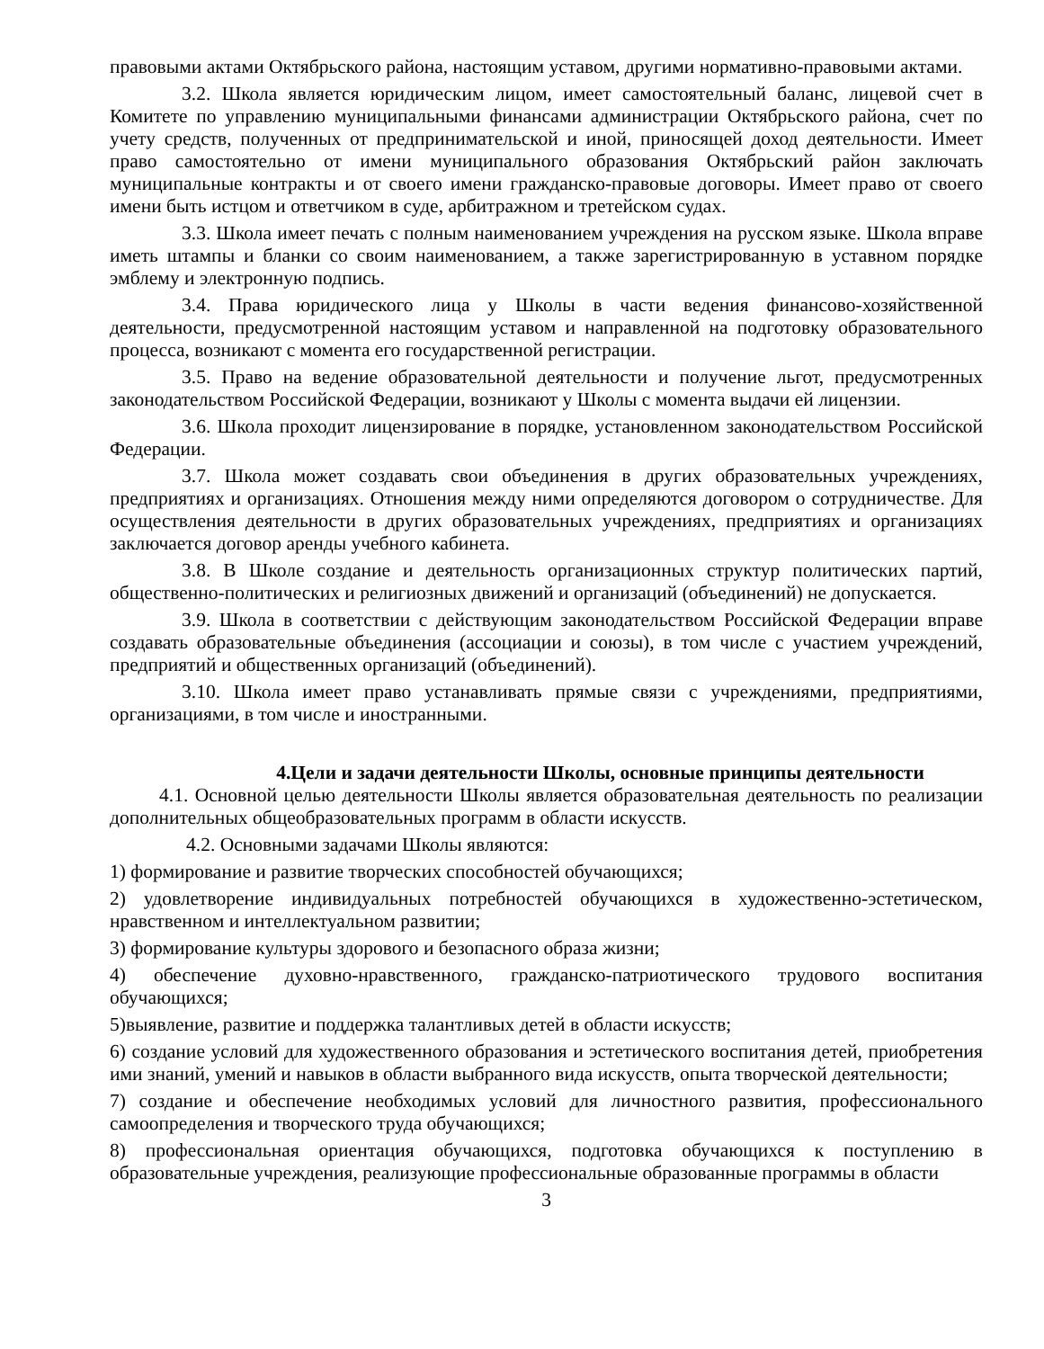правовыми актами Октябрьского района, настоящим уставом, другими нормативно-правовыми актами.
3.2. Школа является юридическим лицом, имеет самостоятельный баланс, лицевой счет в Комитете по управлению муниципальными финансами администрации Октябрьского района, счет по учету средств, полученных от предпринимательской и иной, приносящей доход деятельности. Имеет право самостоятельно от имени муниципального образования Октябрьский район заключать муниципальные контракты и от своего имени гражданско-правовые договоры. Имеет право от своего имени быть истцом и ответчиком в суде, арбитражном и третейском судах.
3.3. Школа имеет печать с полным наименованием учреждения на русском языке. Школа вправе иметь штампы и бланки со своим наименованием, а также зарегистрированную в уставном порядке эмблему и электронную подпись.
3.4. Права юридического лица у Школы в части ведения финансово-хозяйственной деятельности, предусмотренной настоящим уставом и направленной на подготовку образовательного процесса, возникают с момента его государственной регистрации.
3.5. Право на ведение образовательной деятельности и получение льгот, предусмотренных законодательством Российской Федерации, возникают у Школы с момента выдачи ей лицензии.
3.6. Школа проходит лицензирование в порядке, установленном законодательством Российской Федерации.
3.7. Школа может создавать свои объединения в других образовательных учреждениях, предприятиях и организациях. Отношения между ними определяются договором о сотрудничестве. Для осуществления деятельности в других образовательных учреждениях, предприятиях и организациях заключается договор аренды учебного кабинета.
3.8. В Школе создание и деятельность организационных структур политических партий, общественно-политических и религиозных движений и организаций (объединений) не допускается.
3.9. Школа в соответствии с действующим законодательством Российской Федерации вправе создавать образовательные объединения (ассоциации и союзы), в том числе с участием учреждений, предприятий и общественных организаций (объединений).
3.10. Школа имеет право устанавливать прямые связи с учреждениями, предприятиями, организациями, в том числе и иностранными.
4.Цели и задачи деятельности Школы, основные принципы деятельности
4.1. Основной целью деятельности Школы является образовательная деятельность по реализации дополнительных общеобразовательных программ в области искусств.
4.2. Основными задачами Школы являются:
1) формирование и развитие творческих способностей обучающихся;
2) удовлетворение индивидуальных потребностей обучающихся в художественно-эстетическом, нравственном и интеллектуальном развитии;
3) формирование культуры здорового и безопасного образа жизни;
4) обеспечение духовно-нравственного, гражданско-патриотического трудового воспитания обучающихся;
5)выявление, развитие и поддержка талантливых детей в области искусств;
6) создание условий для художественного образования и эстетического воспитания детей, приобретения ими знаний, умений и навыков в области выбранного вида искусств, опыта творческой деятельности;
7) создание и обеспечение необходимых условий для личностного развития, профессионального самоопределения и творческого труда обучающихся;
8) профессиональная ориентация обучающихся, подготовка обучающихся к поступлению в образовательные учреждения, реализующие профессиональные образованные программы в области
3